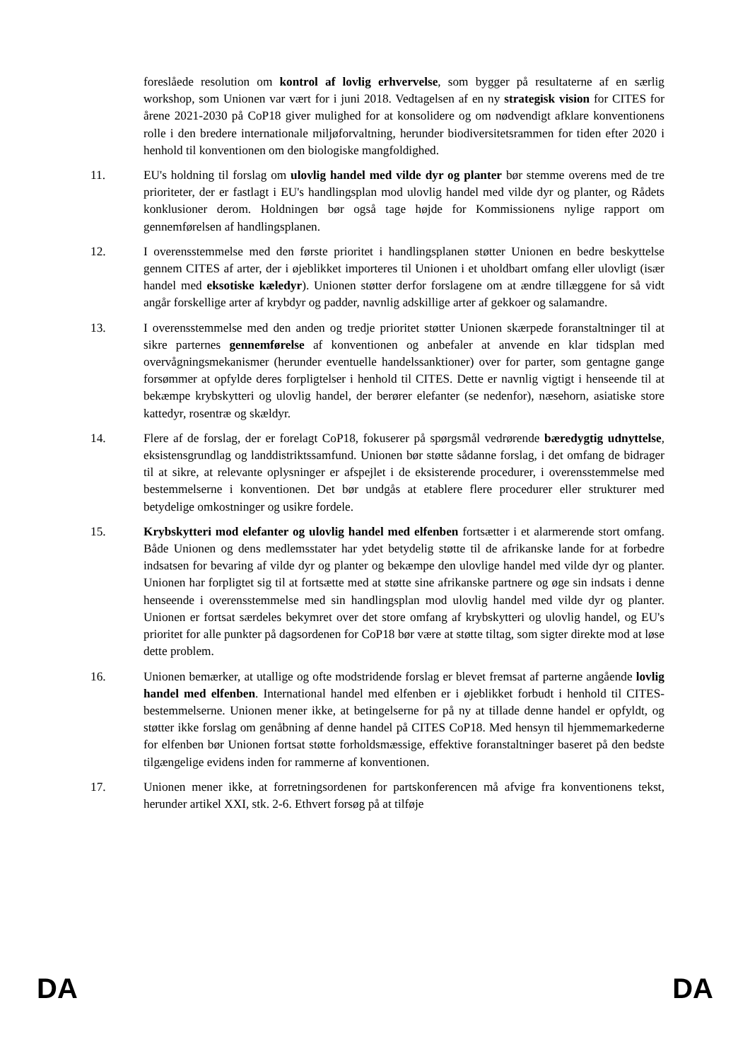foreslåede resolution om kontrol af lovlig erhvervelse, som bygger på resultaterne af en særlig workshop, som Unionen var vært for i juni 2018. Vedtagelsen af en ny strategisk vision for CITES for årene 2021-2030 på CoP18 giver mulighed for at konsolidere og om nødvendigt afklare konventionens rolle i den bredere internationale miljøforvaltning, herunder biodiversitetsrammen for tiden efter 2020 i henhold til konventionen om den biologiske mangfoldighed.
11. EU's holdning til forslag om ulovlig handel med vilde dyr og planter bør stemme overens med de tre prioriteter, der er fastlagt i EU's handlingsplan mod ulovlig handel med vilde dyr og planter, og Rådets konklusioner derom. Holdningen bør også tage højde for Kommissionens nylige rapport om gennemførelsen af handlingsplanen.
12. I overensstemmelse med den første prioritet i handlingsplanen støtter Unionen en bedre beskyttelse gennem CITES af arter, der i øjeblikket importeres til Unionen i et uholdbart omfang eller ulovligt (især handel med eksotiske kæledyr). Unionen støtter derfor forslagene om at ændre tillæggene for så vidt angår forskellige arter af krybdyr og padder, navnlig adskillige arter af gekkoer og salamandre.
13. I overensstemmelse med den anden og tredje prioritet støtter Unionen skærpede foranstaltninger til at sikre parternes gennemførelse af konventionen og anbefaler at anvende en klar tidsplan med overvågningsmekanismer (herunder eventuelle handelssanktioner) over for parter, som gentagne gange forsømmer at opfylde deres forpligtelser i henhold til CITES. Dette er navnlig vigtigt i henseende til at bekæmpe krybskytteri og ulovlig handel, der berører elefanter (se nedenfor), næsehorn, asiatiske store kattedyr, rosentræ og skældyr.
14. Flere af de forslag, der er forelagt CoP18, fokuserer på spørgsmål vedrørende bæredygtig udnyttelse, eksistensgrundlag og landdistriktssamfund. Unionen bør støtte sådanne forslag, i det omfang de bidrager til at sikre, at relevante oplysninger er afspejlet i de eksisterende procedurer, i overensstemmelse med bestemmelserne i konventionen. Det bør undgås at etablere flere procedurer eller strukturer med betydelige omkostninger og usikre fordele.
15. Krybskytteri mod elefanter og ulovlig handel med elfenben fortsætter i et alarmerende stort omfang. Både Unionen og dens medlemsstater har ydet betydelig støtte til de afrikanske lande for at forbedre indsatsen for bevaring af vilde dyr og planter og bekæmpe den ulovlige handel med vilde dyr og planter. Unionen har forpligtet sig til at fortsætte med at støtte sine afrikanske partnere og øge sin indsats i denne henseende i overensstemmelse med sin handlingsplan mod ulovlig handel med vilde dyr og planter. Unionen er fortsat særdeles bekymret over det store omfang af krybskytteri og ulovlig handel, og EU's prioritet for alle punkter på dagsordenen for CoP18 bør være at støtte tiltag, som sigter direkte mod at løse dette problem.
16. Unionen bemærker, at utallige og ofte modstridende forslag er blevet fremsat af parterne angående lovlig handel med elfenben. International handel med elfenben er i øjeblikket forbudt i henhold til CITES-bestemmelserne. Unionen mener ikke, at betingelserne for på ny at tillade denne handel er opfyldt, og støtter ikke forslag om genåbning af denne handel på CITES CoP18. Med hensyn til hjemmemarkederne for elfenben bør Unionen fortsat støtte forholdsmæssige, effektive foranstaltninger baseret på den bedste tilgængelige evidens inden for rammerne af konventionen.
17. Unionen mener ikke, at forretningsordenen for partskonferencen må afvige fra konventionens tekst, herunder artikel XXI, stk. 2-6. Ethvert forsøg på at tilføje
DA DA